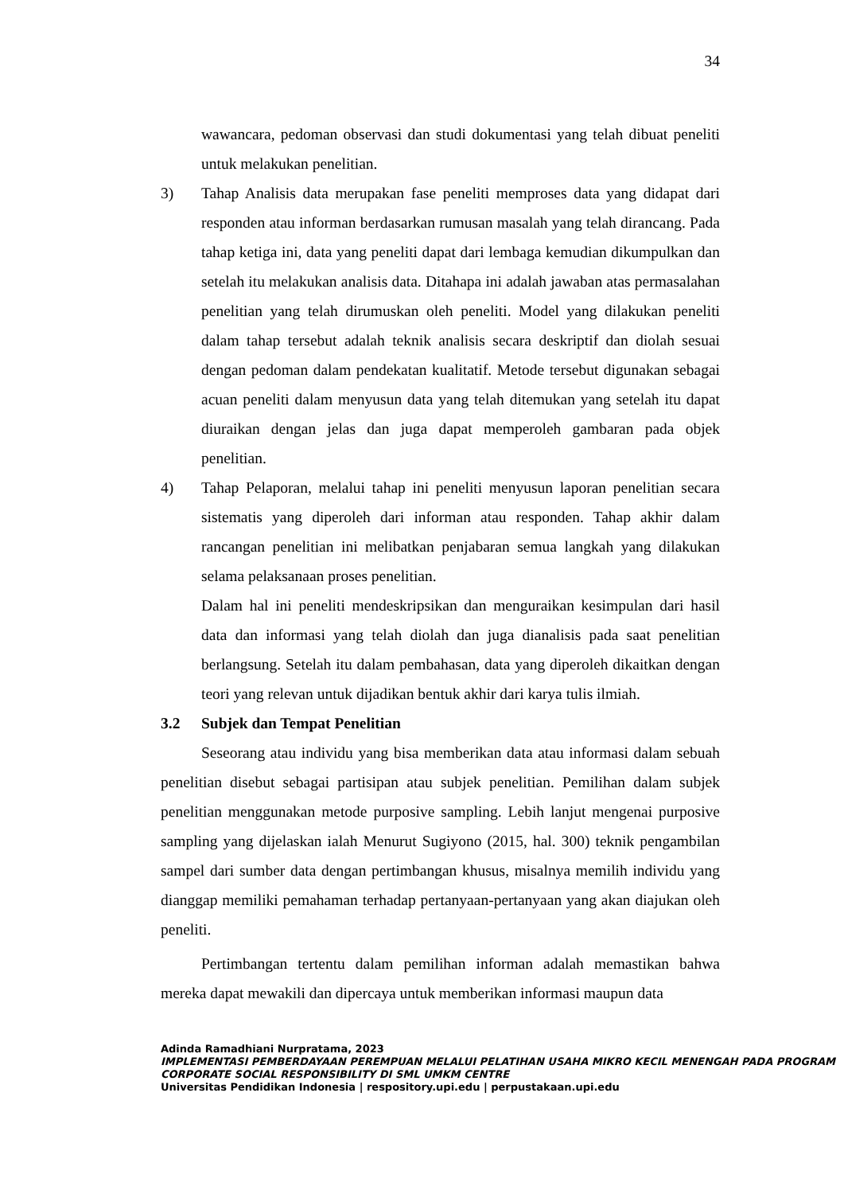34
wawancara, pedoman observasi dan studi dokumentasi yang telah dibuat peneliti untuk melakukan penelitian.
3) Tahap Analisis data merupakan fase peneliti memproses data yang didapat dari responden atau informan berdasarkan rumusan masalah yang telah dirancang. Pada tahap ketiga ini, data yang peneliti dapat dari lembaga kemudian dikumpulkan dan setelah itu melakukan analisis data. Ditahapa ini adalah jawaban atas permasalahan penelitian yang telah dirumuskan oleh peneliti. Model yang dilakukan peneliti dalam tahap tersebut adalah teknik analisis secara deskriptif dan diolah sesuai dengan pedoman dalam pendekatan kualitatif. Metode tersebut digunakan sebagai acuan peneliti dalam menyusun data yang telah ditemukan yang setelah itu dapat diuraikan dengan jelas dan juga dapat memperoleh gambaran pada objek penelitian.
4) Tahap Pelaporan, melalui tahap ini peneliti menyusun laporan penelitian secara sistematis yang diperoleh dari informan atau responden. Tahap akhir dalam rancangan penelitian ini melibatkan penjabaran semua langkah yang dilakukan selama pelaksanaan proses penelitian.
Dalam hal ini peneliti mendeskripsikan dan menguraikan kesimpulan dari hasil data dan informasi yang telah diolah dan juga dianalisis pada saat penelitian berlangsung. Setelah itu dalam pembahasan, data yang diperoleh dikaitkan dengan teori yang relevan untuk dijadikan bentuk akhir dari karya tulis ilmiah.
3.2 Subjek dan Tempat Penelitian
Seseorang atau individu yang bisa memberikan data atau informasi dalam sebuah penelitian disebut sebagai partisipan atau subjek penelitian. Pemilihan dalam subjek penelitian menggunakan metode purposive sampling. Lebih lanjut mengenai purposive sampling yang dijelaskan ialah Menurut Sugiyono (2015, hal. 300) teknik pengambilan sampel dari sumber data dengan pertimbangan khusus, misalnya memilih individu yang dianggap memiliki pemahaman terhadap pertanyaan-pertanyaan yang akan diajukan oleh peneliti.
Pertimbangan tertentu dalam pemilihan informan adalah memastikan bahwa mereka dapat mewakili dan dipercaya untuk memberikan informasi maupun data
Adinda Ramadhiani Nurpratama, 2023
IMPLEMENTASI PEMBERDAYAAN PEREMPUAN MELALUI PELATIHAN USAHA MIKRO KECIL MENENGAH PADA PROGRAM CORPORATE SOCIAL RESPONSIBILITY DI SML UMKM CENTRE
Universitas Pendidikan Indonesia | respository.upi.edu | perpustakaan.upi.edu